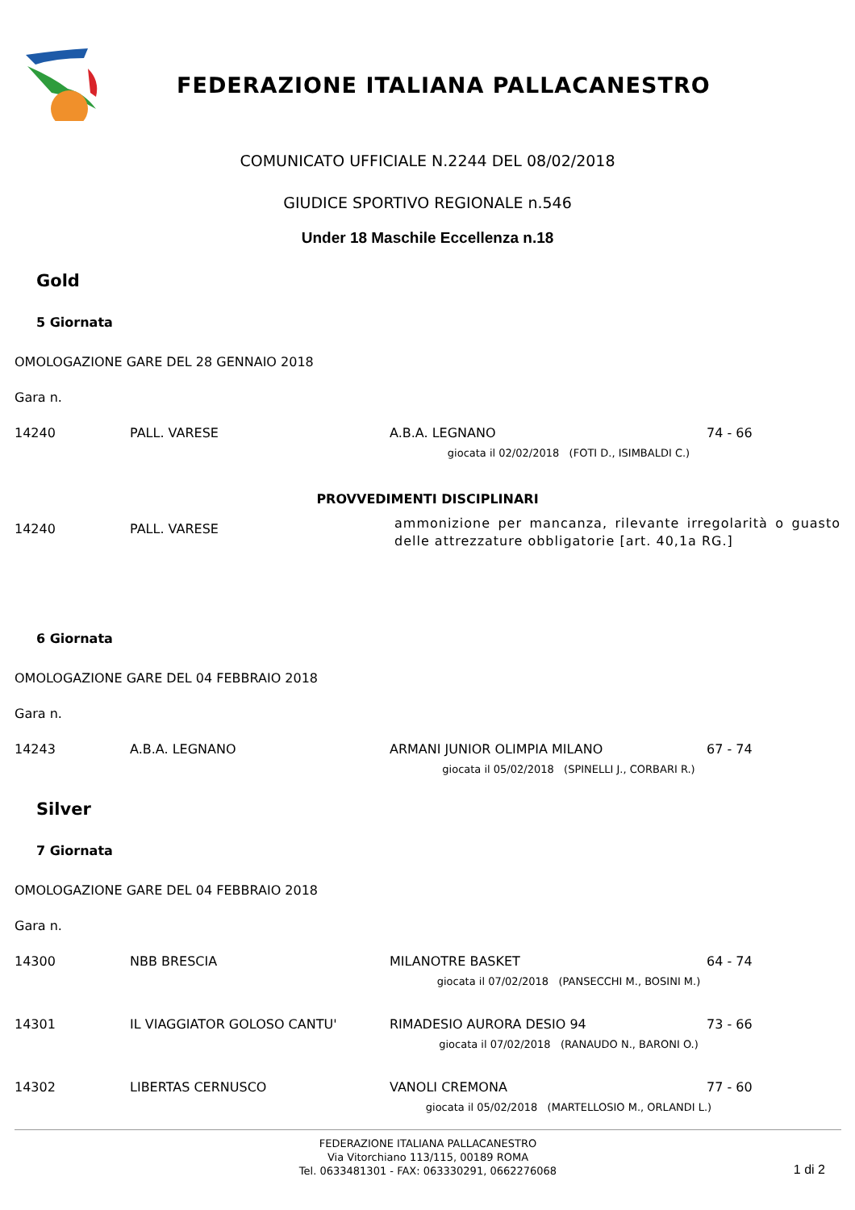FEDERAZIONE ITALIANA PALLACANESTRO
COMUNICATO UFFICIALE N.2244 DEL 08/02/2018
GIUDICE SPORTIVO REGIONALE n.546
Under 18 Maschile Eccellenza n.18
Gold
5 Giornata
OMOLOGAZIONE GARE DEL 28 GENNAIO 2018
Gara n.
| 14240 | PALL. VARESE | A.B.A. LEGNANO | 74 - 66 |
| giocata il 02/02/2018 (FOTI D., ISIMBALDI C.) | | | |
PROVVEDIMENTI DISCIPLINARI
| 14240 | PALL. VARESE | ammonizione per mancanza, rilevante irregolarità o guasto delle attrezzature obbligatorie [art. 40,1a RG.] |
6 Giornata
OMOLOGAZIONE GARE DEL 04 FEBBRAIO 2018
Gara n.
| 14243 | A.B.A. LEGNANO | ARMANI JUNIOR OLIMPIA MILANO | 67 - 74 |
| giocata il 05/02/2018 (SPINELLI J., CORBARI R.) | | | |
Silver
7 Giornata
OMOLOGAZIONE GARE DEL 04 FEBBRAIO 2018
Gara n.
| 14300 | NBB BRESCIA | MILANOTRE BASKET | 64 - 74 |
| giocata il 07/02/2018 (PANSECCHI M., BOSINI M.) | | | |
| 14301 | IL VIAGGIATOR GOLOSO CANTU' | RIMADESIO AURORA DESIO 94 | 73 - 66 |
| giocata il 07/02/2018 (RANAUDO N., BARONI O.) | | | |
| 14302 | LIBERTAS CERNUSCO | VANOLI CREMONA | 77 - 60 |
| giocata il 05/02/2018 (MARTELLOSIO M., ORLANDI L.) | | | |
FEDERAZIONE ITALIANA PALLACANESTRO
Via Vitorchiano 113/115, 00189 ROMA
Tel. 0633481301 - FAX: 063330291, 0662276068
1 di 2